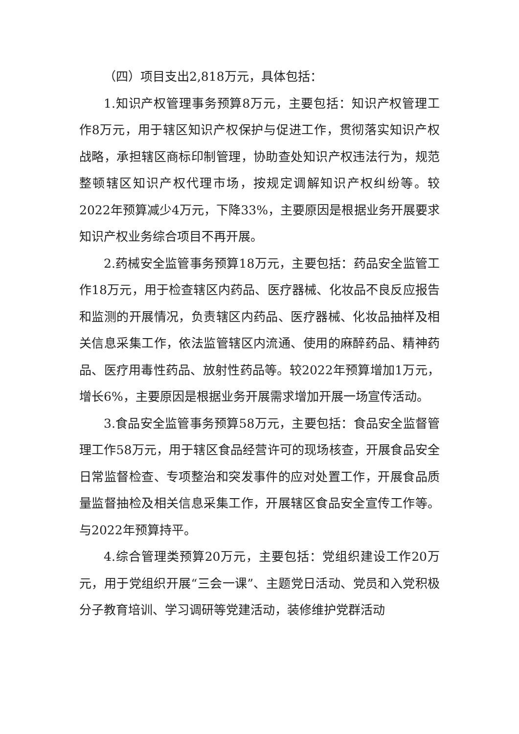（四）项目支出2,818万元，具体包括：
1.知识产权管理事务预算8万元，主要包括：知识产权管理工作8万元，用于辖区知识产权保护与促进工作，贯彻落实知识产权战略，承担辖区商标印制管理，协助查处知识产权违法行为，规范整顿辖区知识产权代理市场，按规定调解知识产权纠纷等。较2022年预算减少4万元，下降33%，主要原因是根据业务开展要求知识产权业务综合项目不再开展。
2.药械安全监管事务预算18万元，主要包括：药品安全监管工作18万元，用于检查辖区内药品、医疗器械、化妆品不良反应报告和监测的开展情况，负责辖区内药品、医疗器械、化妆品抽样及相关信息采集工作，依法监管辖区内流通、使用的麻醉药品、精神药品、医疗用毒性药品、放射性药品等。较2022年预算增加1万元，增长6%，主要原因是根据业务开展需求增加开展一场宣传活动。
3.食品安全监管事务预算58万元，主要包括：食品安全监督管理工作58万元，用于辖区食品经营许可的现场核查，开展食品安全日常监督检查、专项整治和突发事件的应对处置工作，开展食品质量监督抽检及相关信息采集工作，开展辖区食品安全宣传工作等。与2022年预算持平。
4.综合管理类预算20万元，主要包括：党组织建设工作20万元，用于党组织开展“三会一课”、主题党日活动、党员和入党积极分子教育培训、学习调研等党建活动，装修维护党群活动